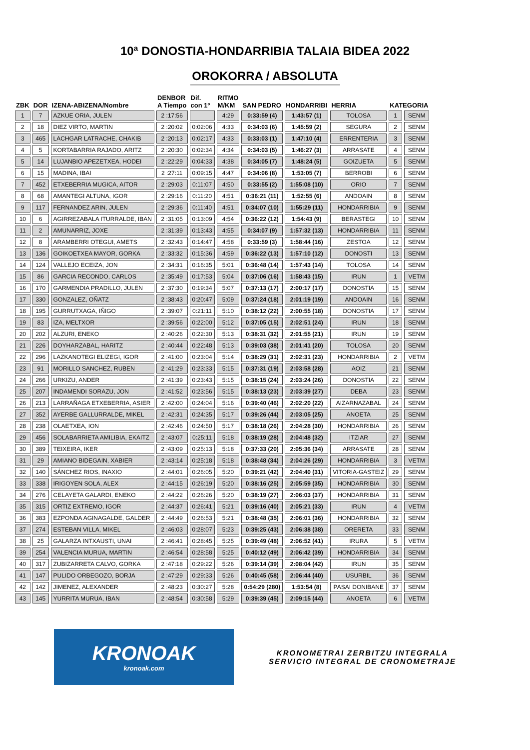10ª DONOSTIA-HONDARRIBIA TALAIA BIDEA 2022
OROKORRA / ABSOLUTA
| ZBK | DOR | IZENA-ABIZENA/Nombre | DENBOR A Tiempo | Dif. con 1º | RITMO M/KM | SAN PEDRO | HONDARRIBI | HERRIA | KATEGORIA | |
| --- | --- | --- | --- | --- | --- | --- | --- | --- | --- | --- |
| 1 | 7 | AZKUE ORIA, JULEN | 2 :17:56 | | 4:29 | 0:33:59 (4) | 1:43:57 (1) | TOLOSA | 1 | SENM |
| 2 | 18 | DIEZ VIRTO, MARTIN | 2 :20:02 | 0:02:06 | 4:33 | 0:34:03 (6) | 1:45:59 (2) | SEGURA | 2 | SENM |
| 3 | 465 | LACHGAR LATRACHE, CHAKIB | 2 :20:13 | 0:02:17 | 4:33 | 0:33:03 (1) | 1:47:10 (4) | ERRENTERIA | 3 | SENM |
| 4 | 5 | KORTABARRIA RAJADO, ARITZ | 2 :20:30 | 0:02:34 | 4:34 | 0:34:03 (5) | 1:46:27 (3) | ARRASATE | 4 | SENM |
| 5 | 14 | LUJANBIO APEZETXEA, HODEI | 2 :22:29 | 0:04:33 | 4:38 | 0:34:05 (7) | 1:48:24 (5) | GOIZUETA | 5 | SENM |
| 6 | 15 | MADINA, IBAI | 2 :27:11 | 0:09:15 | 4:47 | 0:34:06 (8) | 1:53:05 (7) | BERROBI | 6 | SENM |
| 7 | 452 | ETXEBERRIA MUGICA, AITOR | 2 :29:03 | 0:11:07 | 4:50 | 0:33:55 (2) | 1:55:08 (10) | ORIO | 7 | SENM |
| 8 | 68 | AMANTEGI ALTUNA, IGOR | 2 :29:16 | 0:11:20 | 4:51 | 0:36:21 (11) | 1:52:55 (6) | ANDOAIN | 8 | SENM |
| 9 | 117 | FERNANDEZ ARIN, JULEN | 2 :29:36 | 0:11:40 | 4:51 | 0:34:07 (10) | 1:55:29 (11) | HONDARRIBIA | 9 | SENM |
| 10 | 6 | AGIRREZABALA ITURRALDE, IBAN | 2 :31:05 | 0:13:09 | 4:54 | 0:36:22 (12) | 1:54:43 (9) | BERASTEGI | 10 | SENM |
| 11 | 2 | AMUNARRIZ, JOXE | 2 :31:39 | 0:13:43 | 4:55 | 0:34:07 (9) | 1:57:32 (13) | HONDARRIBIA | 11 | SENM |
| 12 | 8 | ARAMBERRI OTEGUI, AMETS | 2 :32:43 | 0:14:47 | 4:58 | 0:33:59 (3) | 1:58:44 (16) | ZESTOA | 12 | SENM |
| 13 | 136 | GOIKOETXEA MAYOR, GORKA | 2 :33:32 | 0:15:36 | 4:59 | 0:36:22 (13) | 1:57:10 (12) | DONOSTI | 13 | SENM |
| 14 | 124 | VALLEJO ECEIZA, JON | 2 :34:31 | 0:16:35 | 5:01 | 0:36:48 (14) | 1:57:43 (14) | TOLOSA | 14 | SENM |
| 15 | 86 | GARCIA RECONDO, CARLOS | 2 :35:49 | 0:17:53 | 5:04 | 0:37:06 (16) | 1:58:43 (15) | IRUN | 1 | VETM |
| 16 | 170 | GARMENDIA PRADILLO, JULEN | 2 :37:30 | 0:19:34 | 5:07 | 0:37:13 (17) | 2:00:17 (17) | DONOSTIA | 15 | SENM |
| 17 | 330 | GONZALEZ, OÑATZ | 2 :38:43 | 0:20:47 | 5:09 | 0:37:24 (18) | 2:01:19 (19) | ANDOAIN | 16 | SENM |
| 18 | 195 | GURRUTXAGA, IÑIGO | 2 :39:07 | 0:21:11 | 5:10 | 0:38:12 (22) | 2:00:55 (18) | DONOSTIA | 17 | SENM |
| 19 | 83 | IZA, MELTXOR | 2 :39:56 | 0:22:00 | 5:12 | 0:37:05 (15) | 2:02:51 (24) | IRUN | 18 | SENM |
| 20 | 202 | ALZURI, ENEKO | 2 :40:26 | 0:22:30 | 5:13 | 0:38:31 (32) | 2:01:55 (21) | IRUN | 19 | SENM |
| 21 | 226 | DOYHARZABAL, HARITZ | 2 :40:44 | 0:22:48 | 5:13 | 0:39:03 (38) | 2:01:41 (20) | TOLOSA | 20 | SENM |
| 22 | 296 | LAZKANOTEGI ELIZEGI, IGOR | 2 :41:00 | 0:23:04 | 5:14 | 0:38:29 (31) | 2:02:31 (23) | HONDARRIBIA | 2 | VETM |
| 23 | 91 | MORILLO SANCHEZ, RUBEN | 2 :41:29 | 0:23:33 | 5:15 | 0:37:31 (19) | 2:03:58 (28) | AOIZ | 21 | SENM |
| 24 | 266 | URKIZU, ANDER | 2 :41:39 | 0:23:43 | 5:15 | 0:38:15 (24) | 2:03:24 (26) | DONOSTIA | 22 | SENM |
| 25 | 207 | INDAMENDI SORAZU, JON | 2 :41:52 | 0:23:56 | 5:15 | 0:38:13 (23) | 2:03:39 (27) | DEBA | 23 | SENM |
| 26 | 213 | LARRAÑAGA ETXEBERRIA, ASIER | 2 :42:00 | 0:24:04 | 5:16 | 0:39:40 (46) | 2:02:20 (22) | AIZARNAZABAL | 24 | SENM |
| 27 | 352 | AYERBE GALLURRALDE, MIKEL | 2 :42:31 | 0:24:35 | 5:17 | 0:39:26 (44) | 2:03:05 (25) | ANOETA | 25 | SENM |
| 28 | 238 | OLAETXEA, ION | 2 :42:46 | 0:24:50 | 5:17 | 0:38:18 (26) | 2:04:28 (30) | HONDARRIBIA | 26 | SENM |
| 29 | 456 | SOLABARRIETA AMILIBIA, EKAITZ | 2 :43:07 | 0:25:11 | 5:18 | 0:38:19 (28) | 2:04:48 (32) | ITZIAR | 27 | SENM |
| 30 | 389 | TEIXEIRA, IKER | 2 :43:09 | 0:25:13 | 5:18 | 0:37:33 (20) | 2:05:36 (34) | ARRASATE | 28 | SENM |
| 31 | 29 | AMIANO BIDEGAIN, XABIER | 2 :43:14 | 0:25:18 | 5:18 | 0:38:48 (34) | 2:04:26 (29) | HONDARRIBIA | 3 | VETM |
| 32 | 140 | SÁNCHEZ RIOS, INAXIO | 2 :44:01 | 0:26:05 | 5:20 | 0:39:21 (42) | 2:04:40 (31) | VITORIA-GASTEIZ | 29 | SENM |
| 33 | 338 | IRIGOYEN SOLA, ALEX | 2 :44:15 | 0:26:19 | 5:20 | 0:38:16 (25) | 2:05:59 (35) | HONDARRIBIA | 30 | SENM |
| 34 | 276 | CELAYETA GALARDI, ENEKO | 2 :44:22 | 0:26:26 | 5:20 | 0:38:19 (27) | 2:06:03 (37) | HONDARRIBIA | 31 | SENM |
| 35 | 315 | ORTIZ EXTREMO, IGOR | 2 :44:37 | 0:26:41 | 5:21 | 0:39:16 (40) | 2:05:21 (33) | IRUN | 4 | VETM |
| 36 | 383 | EZPONDA AGINAGALDE, GALDER | 2 :44:49 | 0:26:53 | 5:21 | 0:38:48 (35) | 2:06:01 (36) | HONDARRIBIA | 32 | SENM |
| 37 | 274 | ESTEBAN VILLA, MIKEL | 2 :46:03 | 0:28:07 | 5:23 | 0:39:25 (43) | 2:06:38 (38) | ORERETA | 33 | SENM |
| 38 | 25 | GALARZA INTXAUSTI, UNAI | 2 :46:41 | 0:28:45 | 5:25 | 0:39:49 (48) | 2:06:52 (41) | IRURA | 5 | VETM |
| 39 | 254 | VALENCIA MURUA, MARTIN | 2 :46:54 | 0:28:58 | 5:25 | 0:40:12 (49) | 2:06:42 (39) | HONDARRIBIA | 34 | SENM |
| 40 | 317 | ZUBIZARRETA CALVO, GORKA | 2 :47:18 | 0:29:22 | 5:26 | 0:39:14 (39) | 2:08:04 (42) | IRUN | 35 | SENM |
| 41 | 147 | PULIDO ORBEGOZO, BORJA | 2 :47:29 | 0:29:33 | 5:26 | 0:40:45 (58) | 2:06:44 (40) | USURBIL | 36 | SENM |
| 42 | 142 | JIMENEZ, ALEXANDER | 2 :48:23 | 0:30:27 | 5:28 | 0:54:29 (280) | 1:53:54 (8) | PASAI DONIBANE | 37 | SENM |
| 43 | 145 | YURRITA MURUA, IBAN | 2 :48:54 | 0:30:58 | 5:29 | 0:39:39 (45) | 2:09:15 (44) | ANOETA | 6 | VETM |
KRONOAK
kronoak.com
KRONOMETRAI ZERBITZU INTEGRALA
SERVICIO INTEGRAL DE CRONOMETRAJE